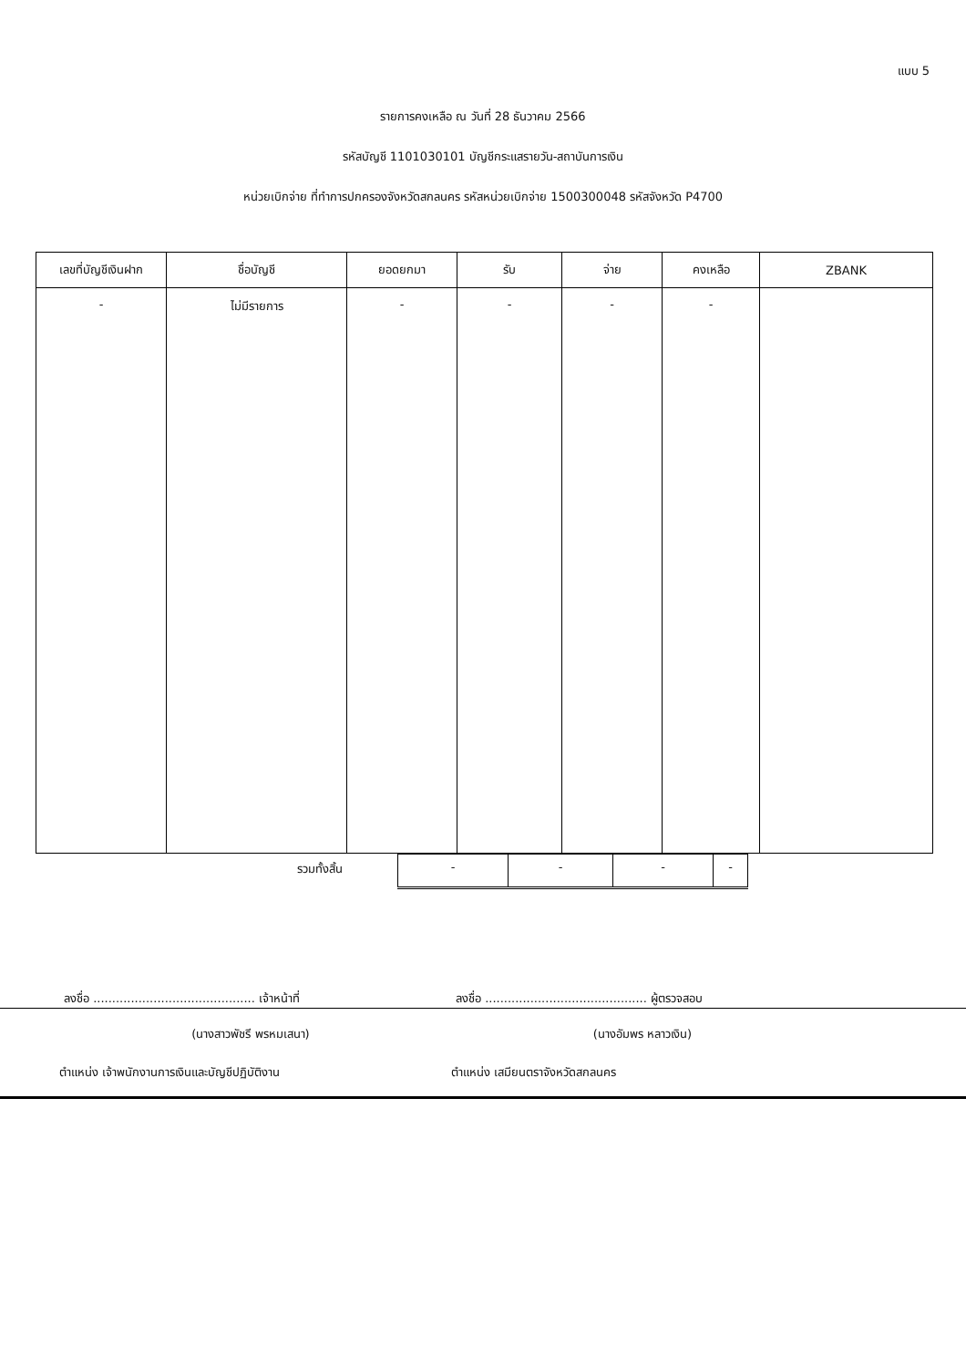แบบ 5
รายการคงเหลือ ณ วันที่ 28 ธันวาคม 2566
รหัสบัญชี 1101030101 บัญชีกระแสรายวัน-สถาบันการเงิน
หน่วยเบิกจ่าย ที่ทำการปกครองจังหวัดสกลนคร รหัสหน่วยเบิกจ่าย 1500300048 รหัสจังหวัด P4700
| เลขที่บัญชีเงินฝาก | ชื่อบัญชี | ยอดยกมา | รับ | จ่าย | คงเหลือ | ZBANK |
| --- | --- | --- | --- | --- | --- | --- |
| - | ไม่มีรายการ | - | - | - | - | |
| รวมทั้งสิ้น | - | - | - | - |
ลงชื่อ ........................................... เจ้าหน้าที่
ลงชื่อ ........................................... ผู้ตรวจสอบ
(นางสาวพัชรี พรหมเสนา) (นางอัมพร หลาวเงิน)
ตำแหน่ง เจ้าพนักงานการเงินและบัญชีปฏิบัติงาน ตำแหน่ง เสมียนตราจังหวัดสกลนคร